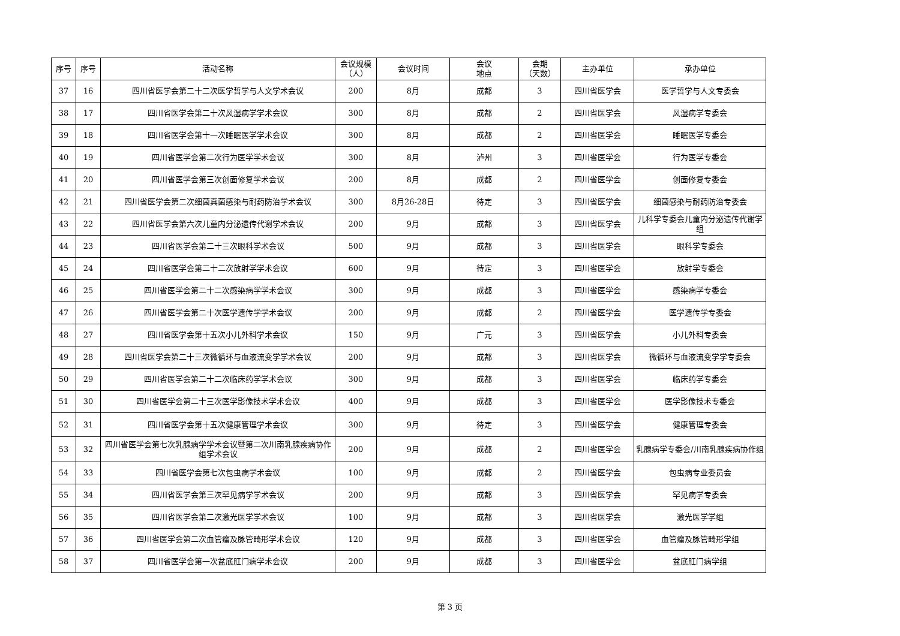| 序号 | 序号 | 活动名称 | 会议规模 （人） | 会议时间 | 会议 地点 | 会期 （天数） | 主办单位 | 承办单位 |
| --- | --- | --- | --- | --- | --- | --- | --- | --- |
| 37 | 16 | 四川省医学会第二十二次医学哲学与人文学术会议 | 200 | 8月 | 成都 | 3 | 四川省医学会 | 医学哲学与人文专委会 |
| 38 | 17 | 四川省医学会第二十次风湿病学学术会议 | 300 | 8月 | 成都 | 2 | 四川省医学会 | 风湿病学专委会 |
| 39 | 18 | 四川省医学会第十一次睡眠医学学术会议 | 300 | 8月 | 成都 | 2 | 四川省医学会 | 睡眠医学专委会 |
| 40 | 19 | 四川省医学会第二次行为医学学术会议 | 300 | 8月 | 泸州 | 3 | 四川省医学会 | 行为医学专委会 |
| 41 | 20 | 四川省医学会第三次创面修复学术会议 | 200 | 8月 | 成都 | 2 | 四川省医学会 | 创面修复专委会 |
| 42 | 21 | 四川省医学会第二次细菌真菌感染与耐药防治学术会议 | 300 | 8月26-28日 | 待定 | 3 | 四川省医学会 | 细菌感染与耐药防治专委会 |
| 43 | 22 | 四川省医学会第六次儿童内分泌遗传代谢学术会议 | 200 | 9月 | 成都 | 3 | 四川省医学会 | 儿科学专委会儿童内分泌遗传代谢学组 |
| 44 | 23 | 四川省医学会第二十三次眼科学术会议 | 500 | 9月 | 成都 | 3 | 四川省医学会 | 眼科学专委会 |
| 45 | 24 | 四川省医学会第二十二次放射学学术会议 | 600 | 9月 | 待定 | 3 | 四川省医学会 | 放射学专委会 |
| 46 | 25 | 四川省医学会第二十二次感染病学学术会议 | 300 | 9月 | 成都 | 3 | 四川省医学会 | 感染病学专委会 |
| 47 | 26 | 四川省医学会第二十次医学遗传学学术会议 | 200 | 9月 | 成都 | 2 | 四川省医学会 | 医学遗传学专委会 |
| 48 | 27 | 四川省医学会第十五次小儿外科学术会议 | 150 | 9月 | 广元 | 3 | 四川省医学会 | 小儿外科专委会 |
| 49 | 28 | 四川省医学会第二十三次微循环与血液流变学学术会议 | 200 | 9月 | 成都 | 3 | 四川省医学会 | 微循环与血液流变学学专委会 |
| 50 | 29 | 四川省医学会第二十二次临床药学学术会议 | 300 | 9月 | 成都 | 3 | 四川省医学会 | 临床药学专委会 |
| 51 | 30 | 四川省医学会第二十三次医学影像技术学术会议 | 400 | 9月 | 成都 | 3 | 四川省医学会 | 医学影像技术专委会 |
| 52 | 31 | 四川省医学会第十五次健康管理学术会议 | 300 | 9月 | 待定 | 3 | 四川省医学会 | 健康管理专委会 |
| 53 | 32 | 四川省医学会第七次乳腺病学学术会议暨第二次川南乳腺疾病协作组学术会议 | 200 | 9月 | 成都 | 2 | 四川省医学会 | 乳腺病学专委会/川南乳腺疾病协作组 |
| 54 | 33 | 四川省医学会第七次包虫病学术会议 | 100 | 9月 | 成都 | 2 | 四川省医学会 | 包虫病专业委员会 |
| 55 | 34 | 四川省医学会第三次罕见病学学术会议 | 200 | 9月 | 成都 | 3 | 四川省医学会 | 罕见病学专委会 |
| 56 | 35 | 四川省医学会第二次激光医学学术会议 | 100 | 9月 | 成都 | 3 | 四川省医学会 | 激光医学学组 |
| 57 | 36 | 四川省医学会第二次血管瘤及脉管畸形学术会议 | 120 | 9月 | 成都 | 3 | 四川省医学会 | 血管瘤及脉管畸形学组 |
| 58 | 37 | 四川省医学会第一次盆底肛门病学术会议 | 200 | 9月 | 成都 | 3 | 四川省医学会 | 盆底肛门病学组 |
第 3 页